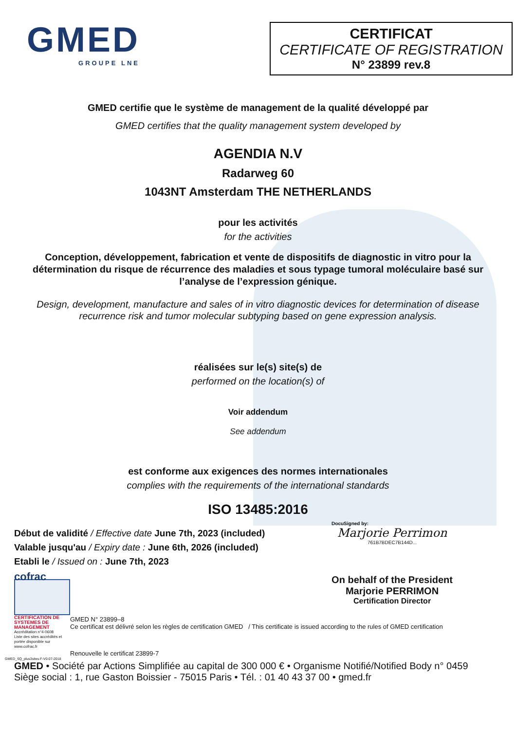GMED
GROUPE LNE
CERTIFICAT
CERTIFICATE OF REGISTRATION
N° 23899 rev.8
GMED certifie que le système de management de la qualité développé par
GMED certifies that the quality management system developed by
AGENDIA N.V
Radarweg 60
1043NT Amsterdam THE NETHERLANDS
pour les activités
for the activities
Conception, développement, fabrication et vente de dispositifs de diagnostic in vitro pour la détermination du risque de récurrence des maladies et sous typage tumoral moléculaire basé sur l’analyse de l’expression génique.
Design, development, manufacture and sales of in vitro diagnostic devices for determination of disease recurrence risk and tumor molecular subtyping based on gene expression analysis.
réalisées sur le(s) site(s) de
performed on the location(s) of
Voir addendum
See addendum
est conforme aux exigences des normes internationales
complies with the requirements of the international standards
ISO 13485:2016
Début de validité / Effective date June 7th, 2023 (included)
Valable jusqu'au / Expiry date : June 6th, 2026 (included)
Etabli le / Issued on : June 7th, 2023
DocuSigned by:
Marjorie Perrimon
761B7BDEC7B144D...
On behalf of the President
Marjorie PERRIMON
Certification Director
cofrac
CERTIFICATION DE SYSTEMES DE MANAGEMENT
Accréditation n°4-0608
Liste des sites accrédités et portée disponible sur www.cofrac.fr
GMED N° 23899–8
Ce certificat est délivré selon les règles de certification GMED / This certificate is issued according to the rules of GMED certification
Renouvelle le certificat 23899-7
GMED_SQ_plus3sites-F-V0-07-2018
GMED • Société par Actions Simplifiée au capital de 300 000 € • Organisme Notifié/Notified Body n° 0459
Siège social : 1, rue Gaston Boissier - 75015 Paris • Tél. : 01 40 43 37 00 • gmed.fr